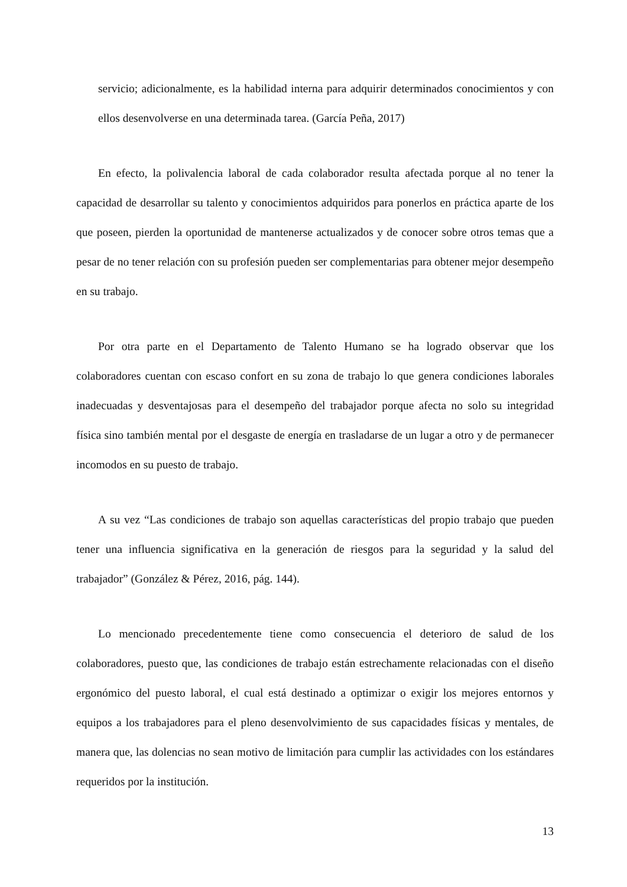servicio; adicionalmente, es la habilidad interna para adquirir determinados conocimientos y con ellos desenvolverse en una determinada tarea. (García Peña, 2017)
En efecto, la polivalencia laboral de cada colaborador resulta afectada porque al no tener la capacidad de desarrollar su talento y conocimientos adquiridos para ponerlos en práctica aparte de los que poseen, pierden la oportunidad de mantenerse actualizados y de conocer sobre otros temas que a pesar de no tener relación con su profesión pueden ser complementarias para obtener mejor desempeño en su trabajo.
Por otra parte en el Departamento de Talento Humano se ha logrado observar que los colaboradores cuentan con escaso confort en su zona de trabajo lo que genera condiciones laborales inadecuadas y desventajosas para el desempeño del trabajador porque afecta no solo su integridad física sino también mental por el desgaste de energía en trasladarse de un lugar a otro y de permanecer incomodos en su puesto de trabajo.
A su vez “Las condiciones de trabajo son aquellas características del propio trabajo que pueden tener una influencia significativa en la generación de riesgos para la seguridad y la salud del trabajador” (González & Pérez, 2016, pág. 144).
Lo mencionado precedentemente tiene como consecuencia el deterioro de salud de los colaboradores, puesto que, las condiciones de trabajo están estrechamente relacionadas con el diseño ergonómico del puesto laboral, el cual está destinado a optimizar o exigir los mejores entornos y equipos a los trabajadores para el pleno desenvolvimiento de sus capacidades físicas y mentales, de manera que, las dolencias no sean motivo de limitación para cumplir las actividades con los estándares requeridos por la institución.
13